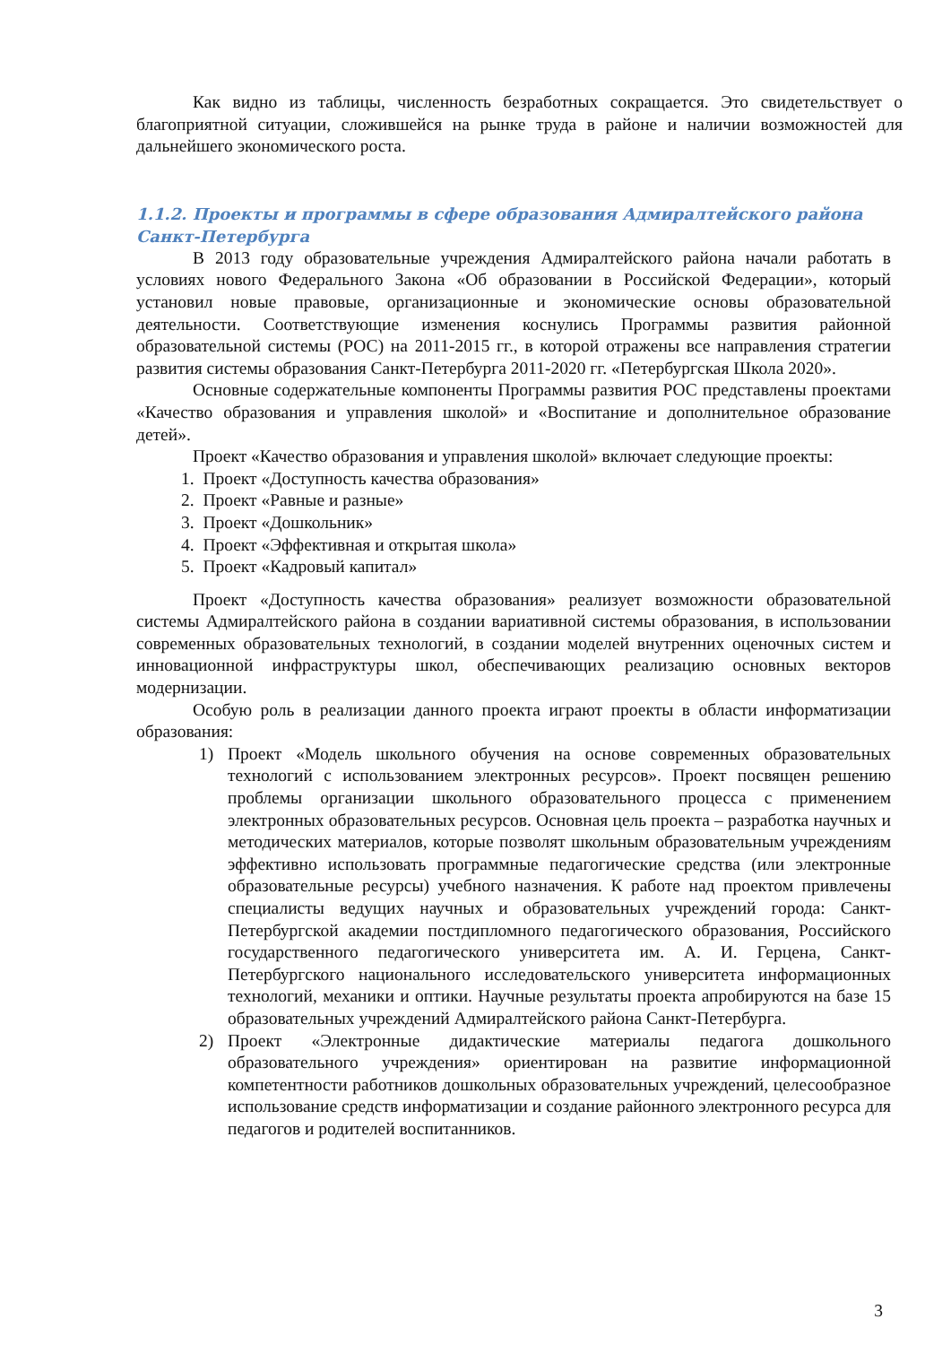Как видно из таблицы, численность безработных сокращается. Это свидетельствует о благоприятной ситуации, сложившейся на рынке труда в районе и наличии возможностей для дальнейшего экономического роста.
1.1.2. Проекты и программы в сфере образования Адмиралтейского района Санкт-Петербурга
В 2013 году образовательные учреждения Адмиралтейского района начали работать в условиях нового Федерального Закона «Об образовании в Российской Федерации», который установил новые правовые, организационные и экономические основы образовательной деятельности. Соответствующие изменения коснулись Программы развития районной образовательной системы (РОС) на 2011-2015 гг., в которой отражены все направления стратегии развития системы образования Санкт-Петербурга 2011-2020 гг. «Петербургская Школа 2020».
Основные содержательные компоненты Программы развития РОС представлены проектами «Качество образования и управления школой» и «Воспитание и дополнительное образование детей».
Проект «Качество образования и управления школой» включает следующие проекты:
1. Проект «Доступность качества образования»
2. Проект «Равные и разные»
3. Проект «Дошкольник»
4. Проект «Эффективная и открытая школа»
5. Проект «Кадровый капитал»
Проект «Доступность качества образования» реализует возможности образовательной системы Адмиралтейского района в создании вариативной системы образования, в использовании современных образовательных технологий, в создании моделей внутренних оценочных систем и инновационной инфраструктуры школ, обеспечивающих реализацию основных векторов модернизации.
Особую роль в реализации данного проекта играют проекты в области информатизации образования:
1) Проект «Модель школьного обучения на основе современных образовательных технологий с использованием электронных ресурсов». Проект посвящен решению проблемы организации школьного образовательного процесса с применением электронных образовательных ресурсов. Основная цель проекта – разработка научных и методических материалов, которые позволят школьным образовательным учреждениям эффективно использовать программные педагогические средства (или электронные образовательные ресурсы) учебного назначения. К работе над проектом привлечены специалисты ведущих научных и образовательных учреждений города: Санкт-Петербургской академии постдипломного педагогического образования, Российского государственного педагогического университета им. А. И. Герцена, Санкт-Петербургского национального исследовательского университета информационных технологий, механики и оптики. Научные результаты проекта апробируются на базе 15 образовательных учреждений Адмиралтейского района Санкт-Петербурга.
2) Проект «Электронные дидактические материалы педагога дошкольного образовательного учреждения» ориентирован на развитие информационной компетентности работников дошкольных образовательных учреждений, целесообразное использование средств информатизации и создание районного электронного ресурса для педагогов и родителей воспитанников.
3